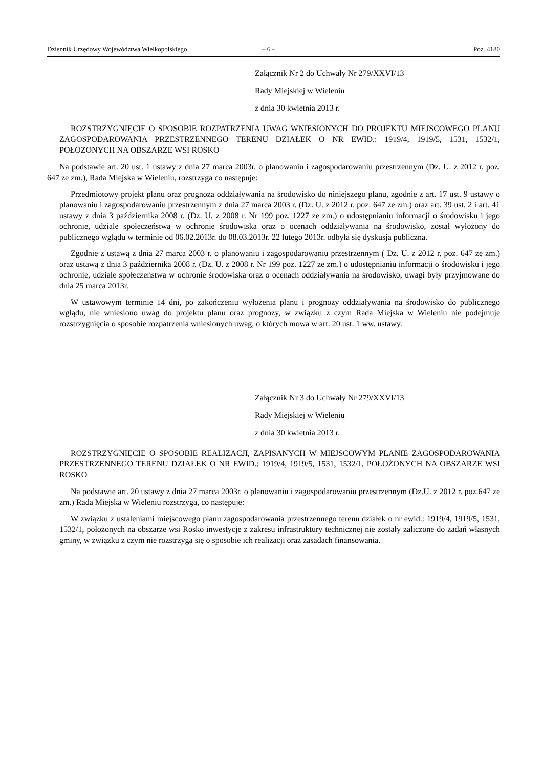Dziennik Urzędowy Województwa Wielkopolskiego – 6 – Poz. 4180
Załącznik Nr 2 do Uchwały Nr 279/XXVI/13
Rady Miejskiej w Wieleniu
z dnia 30 kwietnia 2013 r.
ROZSTRZYGNIĘCIE O SPOSOBIE ROZPATRZENIA UWAG WNIESIONYCH DO PROJEKTU MIEJSCOWEGO PLANU ZAGOSPODAROWANIA PRZESTRZENNEGO TERENU DZIAŁEK O NR EWID.: 1919/4, 1919/5, 1531, 1532/1, POŁOŻONYCH NA OBSZARZE WSI ROSKO
Na podstawie art. 20 ust. 1 ustawy z dnia 27 marca 2003r. o planowaniu i zagospodarowaniu przestrzennym (Dz. U. z 2012 r. poz. 647 ze zm.), Rada Miejska w Wieleniu, rozstrzyga co następuje:
Przedmiotowy projekt planu oraz prognoza oddziaływania na środowisko do niniejszego planu, zgodnie z art. 17 ust. 9 ustawy o planowaniu i zagospodarowaniu przestrzennym z dnia 27 marca 2003 r. (Dz. U. z 2012 r. poz. 647 ze zm.) oraz art. 39 ust. 2 i art. 41 ustawy z dnia 3 października 2008 r. (Dz. U. z 2008 r. Nr 199 poz. 1227 ze zm.) o udostępnianiu informacji o środowisku i jego ochronie, udziale społeczeństwa w ochronie środowiska oraz o ocenach oddziaływania na środowisko, został wyłożony do publicznego wglądu w terminie od 06.02.2013r. do 08.03.2013r. 22 lutego 2013r. odbyła się dyskusja publiczna.
Zgodnie z ustawą z dnia 27 marca 2003 r. o planowaniu i zagospodarowaniu przestrzennym ( Dz. U. z 2012 r. poz. 647 ze zm.) oraz ustawą z dnia 3 października 2008 r. (Dz. U. z 2008 r. Nr 199 poz. 1227 ze zm.) o udostępnianiu informacji o środowisku i jego ochronie, udziale społeczeństwa w ochronie środowiska oraz o ocenach oddziaływania na środowisko, uwagi były przyjmowane do dnia 25 marca 2013r.
W ustawowym terminie 14 dni, po zakończeniu wyłożenia planu i prognozy oddziaływania na środowisko do publicznego wglądu, nie wniesiono uwag do projektu planu oraz prognozy, w związku z czym Rada Miejska w Wieleniu nie podejmuje rozstrzygnięcia o sposobie rozpatrzenia wniesionych uwag, o których mowa w art. 20 ust. 1 ww. ustawy.
Załącznik Nr 3 do Uchwały Nr 279/XXVI/13
Rady Miejskiej w Wieleniu
z dnia 30 kwietnia 2013 r.
ROZSTRZYGNIĘCIE O SPOSOBIE REALIZACJI, ZAPISANYCH W MIEJSCOWYM PLANIE ZAGOSPODAROWANIA PRZESTRZENNEGO TERENU DZIAŁEK O NR EWID.: 1919/4, 1919/5, 1531, 1532/1, POŁOŻONYCH NA OBSZARZE WSI ROSKO
Na podstawie art. 20 ustawy z dnia 27 marca 2003r. o planowaniu i zagospodarowaniu przestrzennym (Dz.U. z 2012 r. poz.647 ze zm.) Rada Miejska w Wieleniu rozstrzyga, co następuje:
W związku z ustaleniami miejscowego planu zagospodarowania przestrzennego terenu działek o nr ewid.: 1919/4, 1919/5, 1531, 1532/1, położonych na obszarze wsi Rosko inwestycje z zakresu infrastruktury technicznej nie zostały zaliczone do zadań własnych gminy, w związku z czym nie rozstrzyga się o sposobie ich realizacji oraz zasadach finansowania.